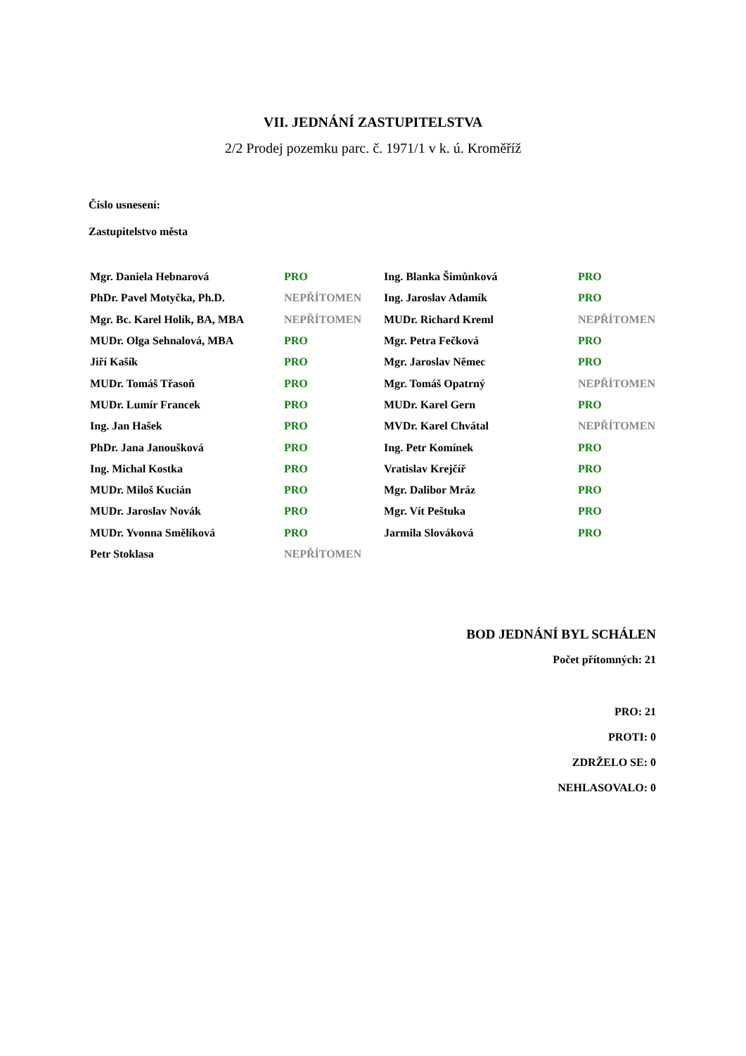VII. JEDNÁNÍ ZASTUPITELSTVA
2/2 Prodej pozemku parc. č. 1971/1 v k. ú. Kroměříž
Číslo usnesení:
Zastupitelstvo města
| Mgr. Daniela Hebnarová | PRO | Ing. Blanka Šimůnková | PRO |
| PhDr. Pavel Motyčka, Ph.D. | NEPŘÍTOMEN | Ing. Jaroslav Adamík | PRO |
| Mgr. Bc. Karel Holík, BA, MBA | NEPŘÍTOMEN | MUDr. Richard Kreml | NEPŘÍTOMEN |
| MUDr. Olga Sehnalová, MBA | PRO | Mgr. Petra Fečková | PRO |
| Jiří Kašík | PRO | Mgr. Jaroslav Němec | PRO |
| MUDr. Tomáš Třasoň | PRO | Mgr. Tomáš Opatrný | NEPŘÍTOMEN |
| MUDr. Lumír Francek | PRO | MUDr. Karel Gern | PRO |
| Ing. Jan Hašek | PRO | MVDr. Karel Chvátal | NEPŘÍTOMEN |
| PhDr. Jana Janoušková | PRO | Ing. Petr Komínek | PRO |
| Ing. Michal Kostka | PRO | Vratislav Krejčíř | PRO |
| MUDr. Miloš Kucián | PRO | Mgr. Dalibor Mráz | PRO |
| MUDr. Jaroslav Novák | PRO | Mgr. Vít Peštuka | PRO |
| MUDr. Yvonna Smělíková | PRO | Jarmila Slováková | PRO |
| Petr Stoklasa | NEPŘÍTOMEN | | |
BOD JEDNÁNÍ BYL SCHÁLEN
Počet přítomných: 21
PRO: 21
PROTI: 0
ZDRŽELO SE: 0
NEHLASOVALO: 0